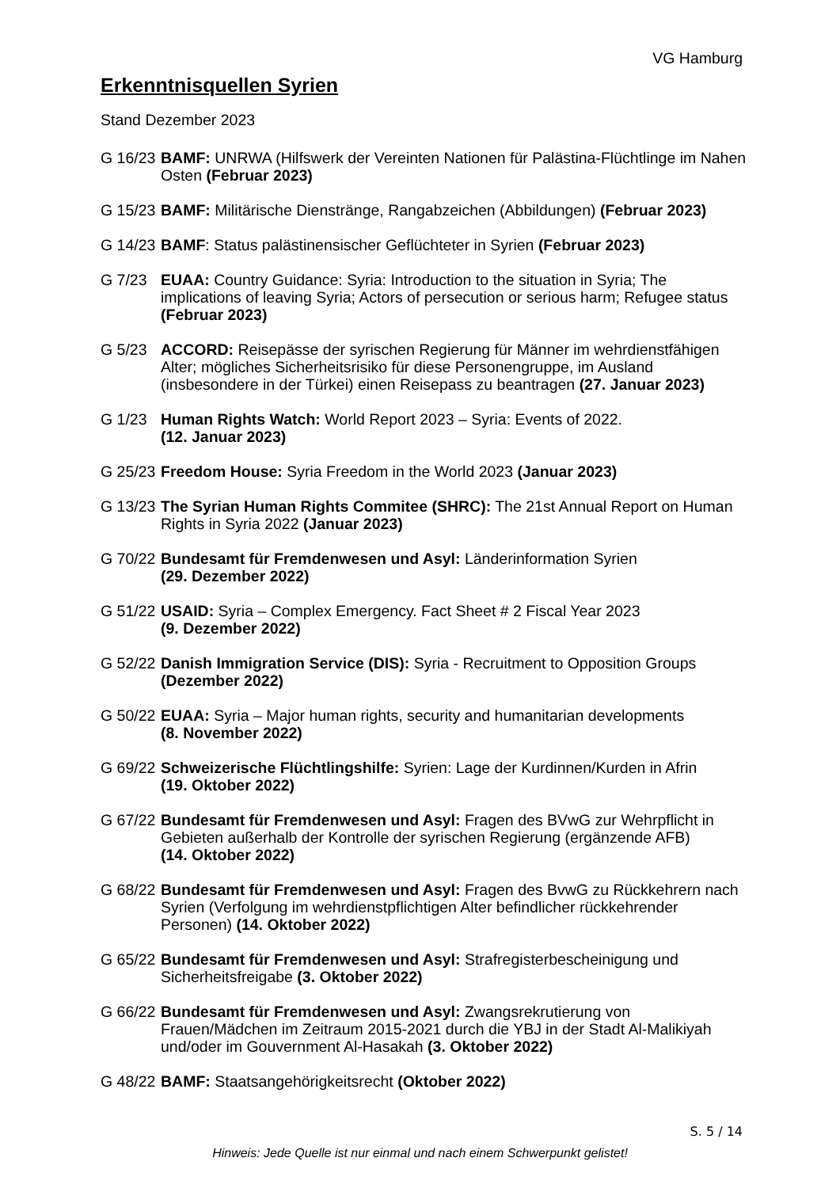VG Hamburg
Erkenntnisquellen Syrien
Stand Dezember 2023
G 16/23
BAMF: UNRWA (Hilfswerk der Vereinten Nationen für Palästina-Flüchtlinge im Nahen Osten (Februar 2023)
G 15/23
BAMF: Militärische Dienstränge, Rangabzeichen (Abbildungen) (Februar 2023)
G 14/23
BAMF: Status palästinensischer Geflüchteter in Syrien (Februar 2023)
G 7/23 EUAA: Country Guidance: Syria: Introduction to the situation in Syria; The implications of leaving Syria; Actors of persecution or serious harm; Refugee status (Februar 2023)
G 5/23 ACCORD: Reisepässe der syrischen Regierung für Männer im wehrdienstfähigen Alter; mögliches Sicherheitsrisiko für diese Personengruppe, im Ausland (insbesondere in der Türkei) einen Reisepass zu beantragen (27. Januar 2023)
G 1/23 Human Rights Watch: World Report 2023 – Syria: Events of 2022.
(12. Januar 2023)
G 25/23
Freedom House: Syria Freedom in the World 2023 (Januar 2023)
G 13/23
The Syrian Human Rights Commitee (SHRC): The 21st Annual Report on Human Rights in Syria 2022 (Januar 2023)
G 70/22
Bundesamt für Fremdenwesen und Asyl: Länderinformation Syrien
(29. Dezember 2022)
G 51/22
USAID: Syria – Complex Emergency. Fact Sheet # 2 Fiscal Year 2023
(9. Dezember 2022)
G 52/22
Danish Immigration Service (DIS): Syria - Recruitment to Opposition Groups
(Dezember 2022)
G 50/22
EUAA: Syria – Major human rights, security and humanitarian developments
(8. November 2022)
G 69/22
Schweizerische Flüchtlingshilfe: Syrien: Lage der Kurdinnen/Kurden in Afrin
(19. Oktober 2022)
G 67/22
Bundesamt für Fremdenwesen und Asyl: Fragen des BVwG zur Wehrpflicht in Gebieten außerhalb der Kontrolle der syrischen Regierung (ergänzende AFB)
(14. Oktober 2022)
G 68/22
Bundesamt für Fremdenwesen und Asyl: Fragen des BvwG zu Rückkehrern nach Syrien (Verfolgung im wehrdienstpflichtigen Alter befindlicher rückkehrender Personen) (14. Oktober 2022)
G 65/22
Bundesamt für Fremdenwesen und Asyl: Strafregisterbescheinigung und Sicherheitsfreigabe (3. Oktober 2022)
G 66/22
Bundesamt für Fremdenwesen und Asyl: Zwangsrekrutierung von Frauen/Mädchen im Zeitraum 2015-2021 durch die YBJ in der Stadt Al-Malikiyah und/oder im Gouvernment Al-Hasakah (3. Oktober 2022)
G 48/22
BAMF: Staatsangehörigkeitsrecht (Oktober 2022)
S. 5 / 14
Hinweis: Jede Quelle ist nur einmal und nach einem Schwerpunkt gelistet!